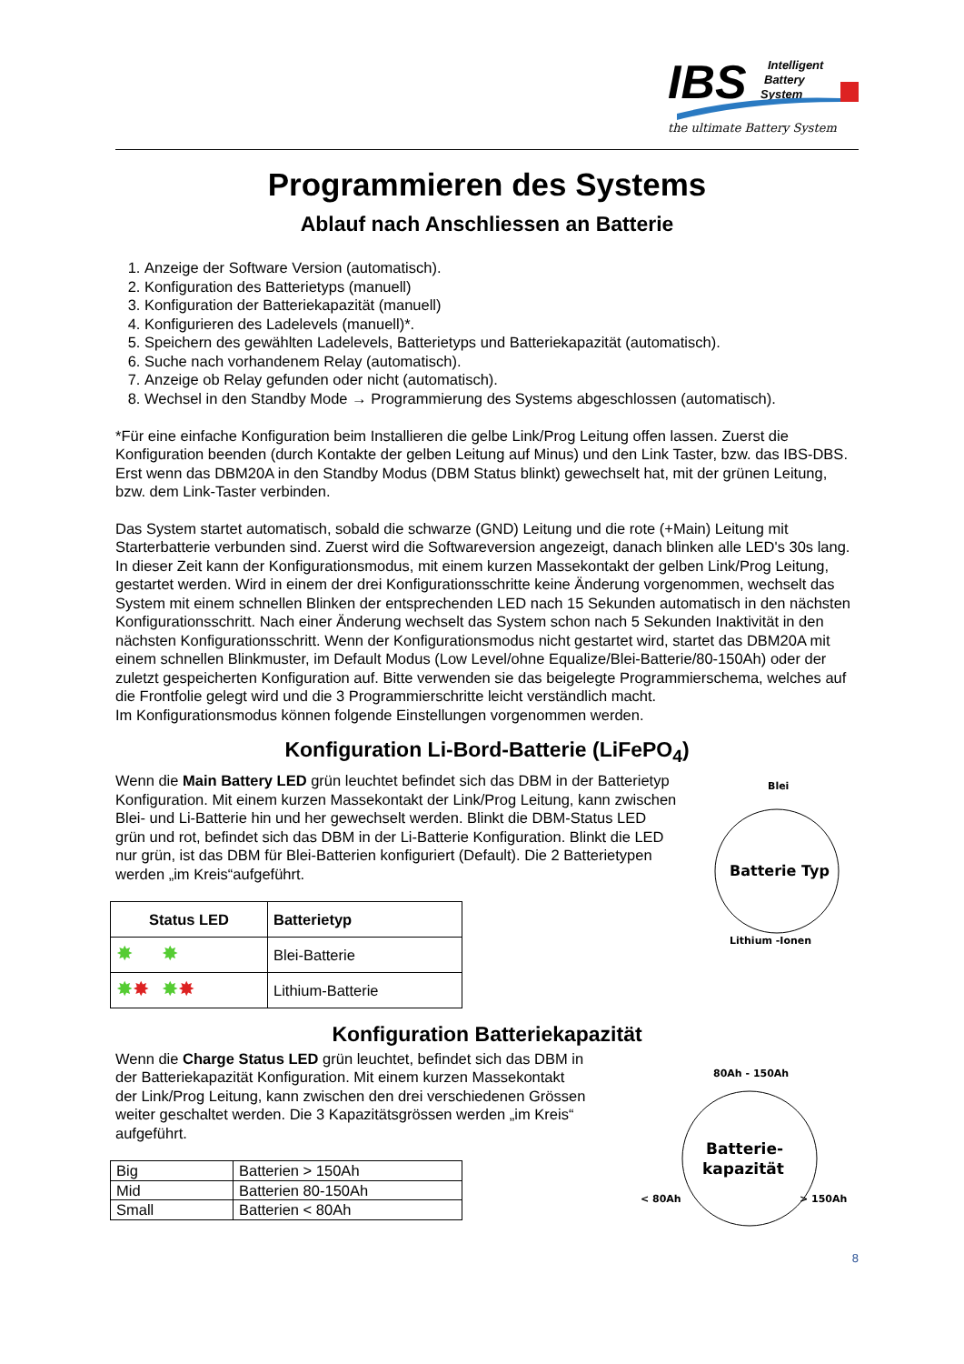IBS
Intelligent
Battery
System
the ultimate Battery System
Programmieren des Systems
Ablauf nach Anschliessen an Batterie
1. Anzeige der Software Version (automatisch).
2. Konfiguration des Batterietyps (manuell)
3. Konfiguration der Batteriekapazität (manuell)
4. Konfigurieren des Ladelevels (manuell)*.
5. Speichern des gewählten Ladelevels, Batterietyps und Batteriekapazität (automatisch).
6. Suche nach vorhandenem Relay (automatisch).
7. Anzeige ob Relay gefunden oder nicht (automatisch).
8. Wechsel in den Standby Mode → Programmierung des Systems abgeschlossen (automatisch).
*Für eine einfache Konfiguration beim Installieren die gelbe Link/Prog Leitung offen lassen. Zuerst die Konfiguration beenden (durch Kontakte der gelben Leitung auf Minus) und den Link Taster, bzw. das IBS-DBS. Erst wenn das DBM20A in den Standby Modus (DBM Status blinkt) gewechselt hat, mit der grünen Leitung, bzw. dem Link-Taster verbinden.
Das System startet automatisch, sobald die schwarze (GND) Leitung und die rote (+Main) Leitung mit Starterbatterie verbunden sind. Zuerst wird die Softwareversion angezeigt, danach blinken alle LED's 30s lang. In dieser Zeit kann der Konfigurationsmodus, mit einem kurzen Massekontakt der gelben Link/Prog Leitung, gestartet werden. Wird in einem der drei Konfigurationsschritte keine Änderung vorgenommen, wechselt das System mit einem schnellen Blinken der entsprechenden LED nach 15 Sekunden automatisch in den nächsten Konfigurationsschritt. Nach einer Änderung wechselt das System schon nach 5 Sekunden Inaktivität in den nächsten Konfigurationsschritt. Wenn der Konfigurationsmodus nicht gestartet wird, startet das DBM20A mit einem schnellen Blinkmuster, im Default Modus (Low Level/ohne Equalize/Blei-Batterie/80-150Ah) oder der zuletzt gespeicherten Konfiguration auf. Bitte verwenden sie das beigelegte Programmierschema, welches auf die Frontfolie gelegt wird und die 3 Programmierschritte leicht verständlich macht.
Im Konfigurationsmodus können folgende Einstellungen vorgenommen werden.
Konfiguration Li-Bord-Batterie (LiFePO<sub>4</sub>)
Wenn die Main Battery LED grün leuchtet befindet sich das DBM in der Batterietyp Konfiguration. Mit einem kurzen Massekontakt der Link/Prog Leitung, kann zwischen Blei- und Li-Batterie hin und her gewechselt werden. Blinkt die DBM-Status LED grün und rot, befindet sich das DBM in der Li-Batterie Konfiguration. Blinkt die LED nur grün, ist das DBM für Blei-Batterien konfiguriert (Default). Die 2 Batterietypen werden „im Kreis“aufgeführt.
| Status LED | Batterietyp |
| --- | --- |
| ✸ ✸ | Blei-Batterie |
| ✸ ✸ ✸ ✸ | Lithium-Batterie |
Blei
Batterie Typ
Lithium -Ionen
Konfiguration Batteriekapazität
Wenn die Charge Status LED grün leuchtet, befindet sich das DBM in der Batteriekapazität Konfiguration. Mit einem kurzen Massekontakt der Link/Prog Leitung, kann zwischen den drei verschiedenen Grössen weiter geschaltet werden. Die 3 Kapazitätsgrössen werden „im Kreis“ aufgeführt.
| Big | Batterien > 150Ah |
| Mid | Batterien 80-150Ah |
| Small | Batterien < 80Ah |
80Ah - 150Ah
Batterie-
kapazität
< 80Ah
> 150Ah
8